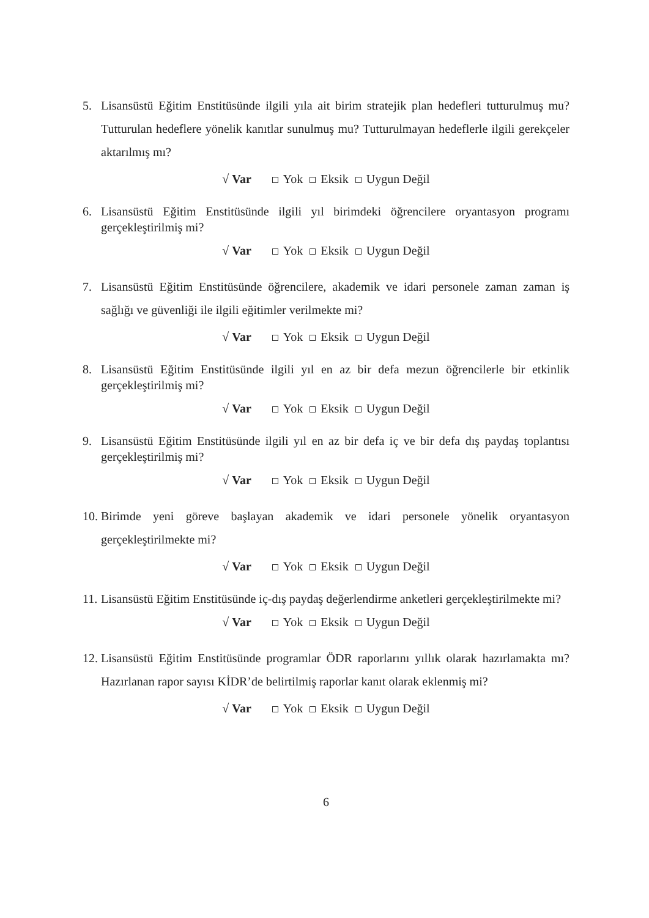5. Lisansüstü Eğitim Enstitüsünde ilgili yıla ait birim stratejik plan hedefleri tutturulmuş mu? Tutturulan hedeflere yönelik kanıtlar sunulmuş mu? Tutturulmayan hedeflerle ilgili gerekçeler aktarılmış mı?
√ Var Yok Eksik Uygun Değil
6. Lisansüstü Eğitim Enstitüsünde ilgili yıl birimdeki öğrencilere oryantasyon programı gerçekleştirilmiş mi?
√ Var Yok Eksik Uygun Değil
7. Lisansüstü Eğitim Enstitüsünde öğrencilere, akademik ve idari personele zaman zaman iş sağlığı ve güvenliği ile ilgili eğitimler verilmekte mi?
√ Var Yok Eksik Uygun Değil
8. Lisansüstü Eğitim Enstitüsünde ilgili yıl en az bir defa mezun öğrencilerle bir etkinlik gerçekleştirilmiş mi?
√ Var Yok Eksik Uygun Değil
9. Lisansüstü Eğitim Enstitüsünde ilgili yıl en az bir defa iç ve bir defa dış paydaş toplantısı gerçekleştirilmiş mi?
√ Var Yok Eksik Uygun Değil
10. Birimde yeni göreve başlayan akademik ve idari personele yönelik oryantasyon gerçekleştirilmekte mi?
√ Var Yok Eksik Uygun Değil
11. Lisansüstü Eğitim Enstitüsünde iç-dış paydaş değerlendirme anketleri gerçekleştirilmekte mi?
√ Var Yok Eksik Uygun Değil
12. Lisansüstü Eğitim Enstitüsünde programlar ÖDR raporlarını yıllık olarak hazırlamakta mı? Hazırlanan rapor sayısı KİDR’de belirtilmiş raporlar kanıt olarak eklenmiş mi?
√ Var Yok Eksik Uygun Değil
6